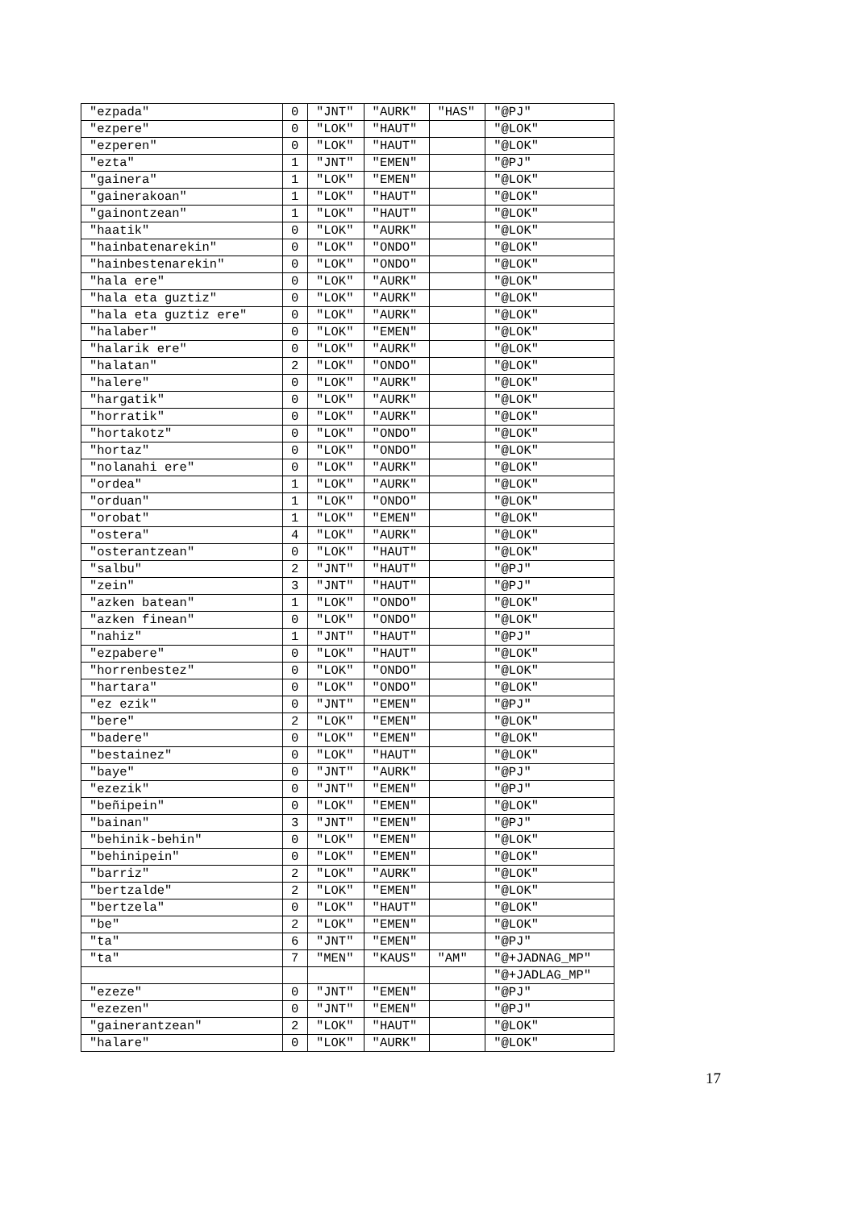| "ezpada" | 0 | "JNT" | "AURK" | "HAS" | "@PJ" |
| "ezpere" | 0 | "LOK" | "HAUT" | | "@LOK" |
| "ezperen" | 0 | "LOK" | "HAUT" | | "@LOK" |
| "ezta" | 1 | "JNT" | "EMEN" | | "@PJ" |
| "gainera" | 1 | "LOK" | "EMEN" | | "@LOK" |
| "gainerakoan" | 1 | "LOK" | "HAUT" | | "@LOK" |
| "gainontzean" | 1 | "LOK" | "HAUT" | | "@LOK" |
| "haatik" | 0 | "LOK" | "AURK" | | "@LOK" |
| "hainbatenarekin" | 0 | "LOK" | "ONDO" | | "@LOK" |
| "hainbestenarekin" | 0 | "LOK" | "ONDO" | | "@LOK" |
| "hala ere" | 0 | "LOK" | "AURK" | | "@LOK" |
| "hala eta guztiz" | 0 | "LOK" | "AURK" | | "@LOK" |
| "hala eta guztiz ere" | 0 | "LOK" | "AURK" | | "@LOK" |
| "halaber" | 0 | "LOK" | "EMEN" | | "@LOK" |
| "halarik ere" | 0 | "LOK" | "AURK" | | "@LOK" |
| "halatan" | 2 | "LOK" | "ONDO" | | "@LOK" |
| "halere" | 0 | "LOK" | "AURK" | | "@LOK" |
| "hargatik" | 0 | "LOK" | "AURK" | | "@LOK" |
| "horratik" | 0 | "LOK" | "AURK" | | "@LOK" |
| "hortakotz" | 0 | "LOK" | "ONDO" | | "@LOK" |
| "hortaz" | 0 | "LOK" | "ONDO" | | "@LOK" |
| "nolanahi ere" | 0 | "LOK" | "AURK" | | "@LOK" |
| "ordea" | 1 | "LOK" | "AURK" | | "@LOK" |
| "orduan" | 1 | "LOK" | "ONDO" | | "@LOK" |
| "orobat" | 1 | "LOK" | "EMEN" | | "@LOK" |
| "ostera" | 4 | "LOK" | "AURK" | | "@LOK" |
| "osterantzean" | 0 | "LOK" | "HAUT" | | "@LOK" |
| "salbu" | 2 | "JNT" | "HAUT" | | "@PJ" |
| "zein" | 3 | "JNT" | "HAUT" | | "@PJ" |
| "azken batean" | 1 | "LOK" | "ONDO" | | "@LOK" |
| "azken finean" | 0 | "LOK" | "ONDO" | | "@LOK" |
| "nahiz" | 1 | "JNT" | "HAUT" | | "@PJ" |
| "ezpabere" | 0 | "LOK" | "HAUT" | | "@LOK" |
| "horrenbestez" | 0 | "LOK" | "ONDO" | | "@LOK" |
| "hartara" | 0 | "LOK" | "ONDO" | | "@LOK" |
| "ez ezik" | 0 | "JNT" | "EMEN" | | "@PJ" |
| "bere" | 2 | "LOK" | "EMEN" | | "@LOK" |
| "badere" | 0 | "LOK" | "EMEN" | | "@LOK" |
| "bestainez" | 0 | "LOK" | "HAUT" | | "@LOK" |
| "baye" | 0 | "JNT" | "AURK" | | "@PJ" |
| "ezezik" | 0 | "JNT" | "EMEN" | | "@PJ" |
| "beñipein" | 0 | "LOK" | "EMEN" | | "@LOK" |
| "bainan" | 3 | "JNT" | "EMEN" | | "@PJ" |
| "behinik-behin" | 0 | "LOK" | "EMEN" | | "@LOK" |
| "behinipein" | 0 | "LOK" | "EMEN" | | "@LOK" |
| "barriz" | 2 | "LOK" | "AURK" | | "@LOK" |
| "bertzalde" | 2 | "LOK" | "EMEN" | | "@LOK" |
| "bertzela" | 0 | "LOK" | "HAUT" | | "@LOK" |
| "be" | 2 | "LOK" | "EMEN" | | "@LOK" |
| "ta" | 6 | "JNT" | "EMEN" | | "@PJ" |
| "ta" | 7 | "MEN" | "KAUS" | "AM" | "@+JADNAG_MP" |
| | | | | | "@+JADLAG_MP" |
| "ezeze" | 0 | "JNT" | "EMEN" | | "@PJ" |
| "ezezen" | 0 | "JNT" | "EMEN" | | "@PJ" |
| "gainerantzean" | 2 | "LOK" | "HAUT" | | "@LOK" |
| "halare" | 0 | "LOK" | "AURK" | | "@LOK" |
17